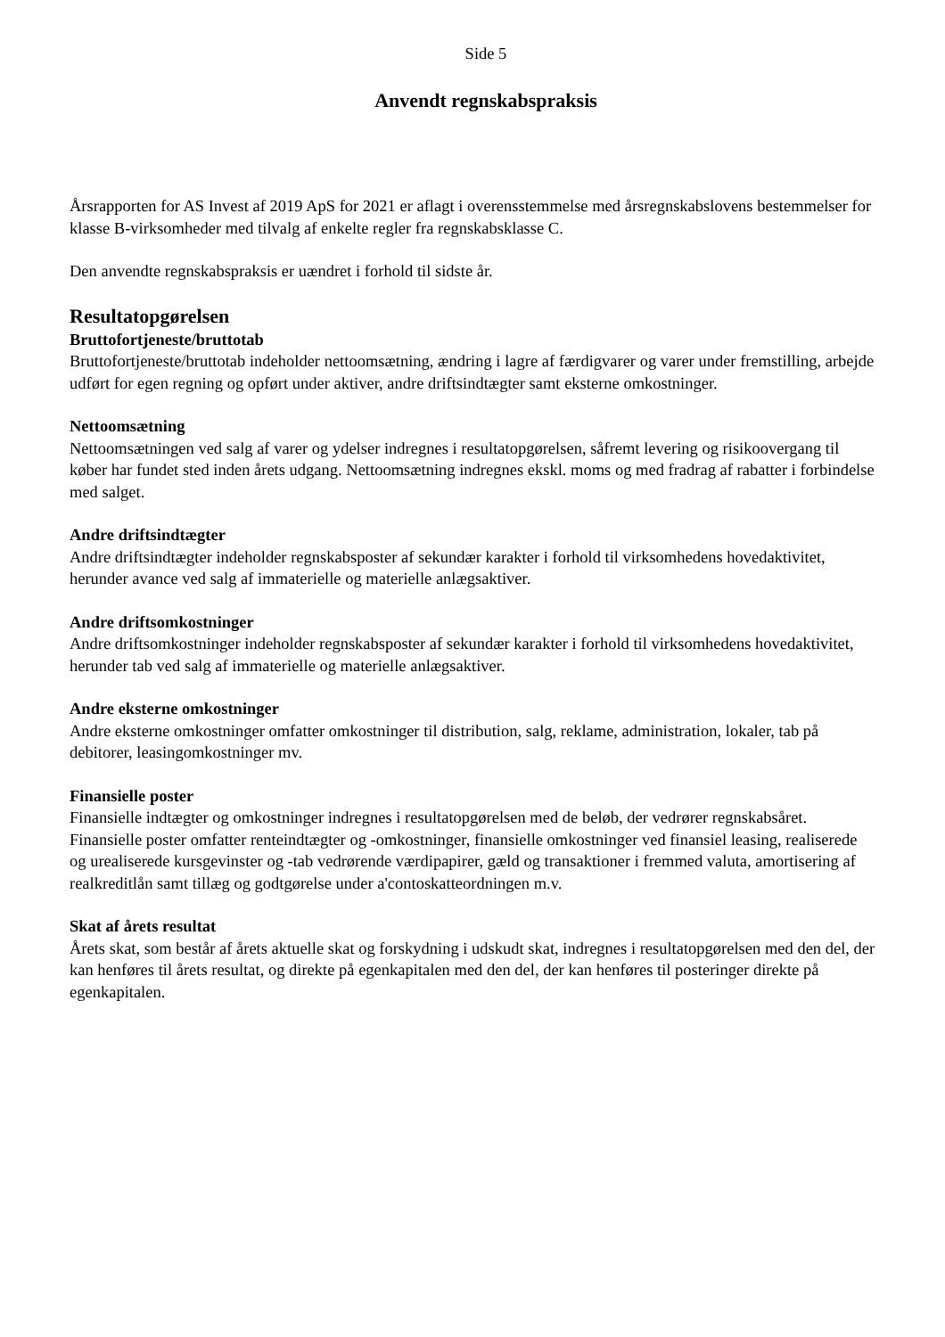Side 5
Anvendt regnskabspraksis
Årsrapporten for AS Invest af 2019 ApS for 2021 er aflagt i overensstemmelse med årsregnskabslovens bestemmelser for klasse B-virksomheder med tilvalg af enkelte regler fra regnskabsklasse C.
Den anvendte regnskabspraksis er uændret i forhold til sidste år.
Resultatopgørelsen
Bruttofortjeneste/bruttotab
Bruttofortjeneste/bruttotab indeholder nettoomsætning, ændring i lagre af færdigvarer og varer under fremstilling, arbejde udført for egen regning og opført under aktiver, andre driftsindtægter samt eksterne omkostninger.
Nettoomsætning
Nettoomsætningen ved salg af varer og ydelser indregnes i resultatopgørelsen, såfremt levering og risikoovergang til køber har fundet sted inden årets udgang. Nettoomsætning indregnes ekskl. moms og med fradrag af rabatter i forbindelse med salget.
Andre driftsindtægter
Andre driftsindtægter indeholder regnskabsposter af sekundær karakter i forhold til virksomhedens hovedaktivitet, herunder avance ved salg af immaterielle og materielle anlægsaktiver.
Andre driftsomkostninger
Andre driftsomkostninger indeholder regnskabsposter af sekundær karakter i forhold til virksomhedens hovedaktivitet, herunder tab ved salg af immaterielle og materielle anlægsaktiver.
Andre eksterne omkostninger
Andre eksterne omkostninger omfatter omkostninger til distribution, salg, reklame, administration, lokaler, tab på debitorer, leasingomkostninger mv.
Finansielle poster
Finansielle indtægter og omkostninger indregnes i resultatopgørelsen med de beløb, der vedrører regnskabsåret. Finansielle poster omfatter renteindtægter og -omkostninger, finansielle omkostninger ved finansiel leasing, realiserede og urealiserede kursgevinster og -tab vedrørende værdipapirer, gæld og transaktioner i fremmed valuta, amortisering af realkreditlån samt tillæg og godtgørelse under a'contoskatteordningen m.v.
Skat af årets resultat
Årets skat, som består af årets aktuelle skat og forskydning i udskudt skat, indregnes i resultatopgørelsen med den del, der kan henføres til årets resultat, og direkte på egenkapitalen med den del, der kan henføres til posteringer direkte på egenkapitalen.